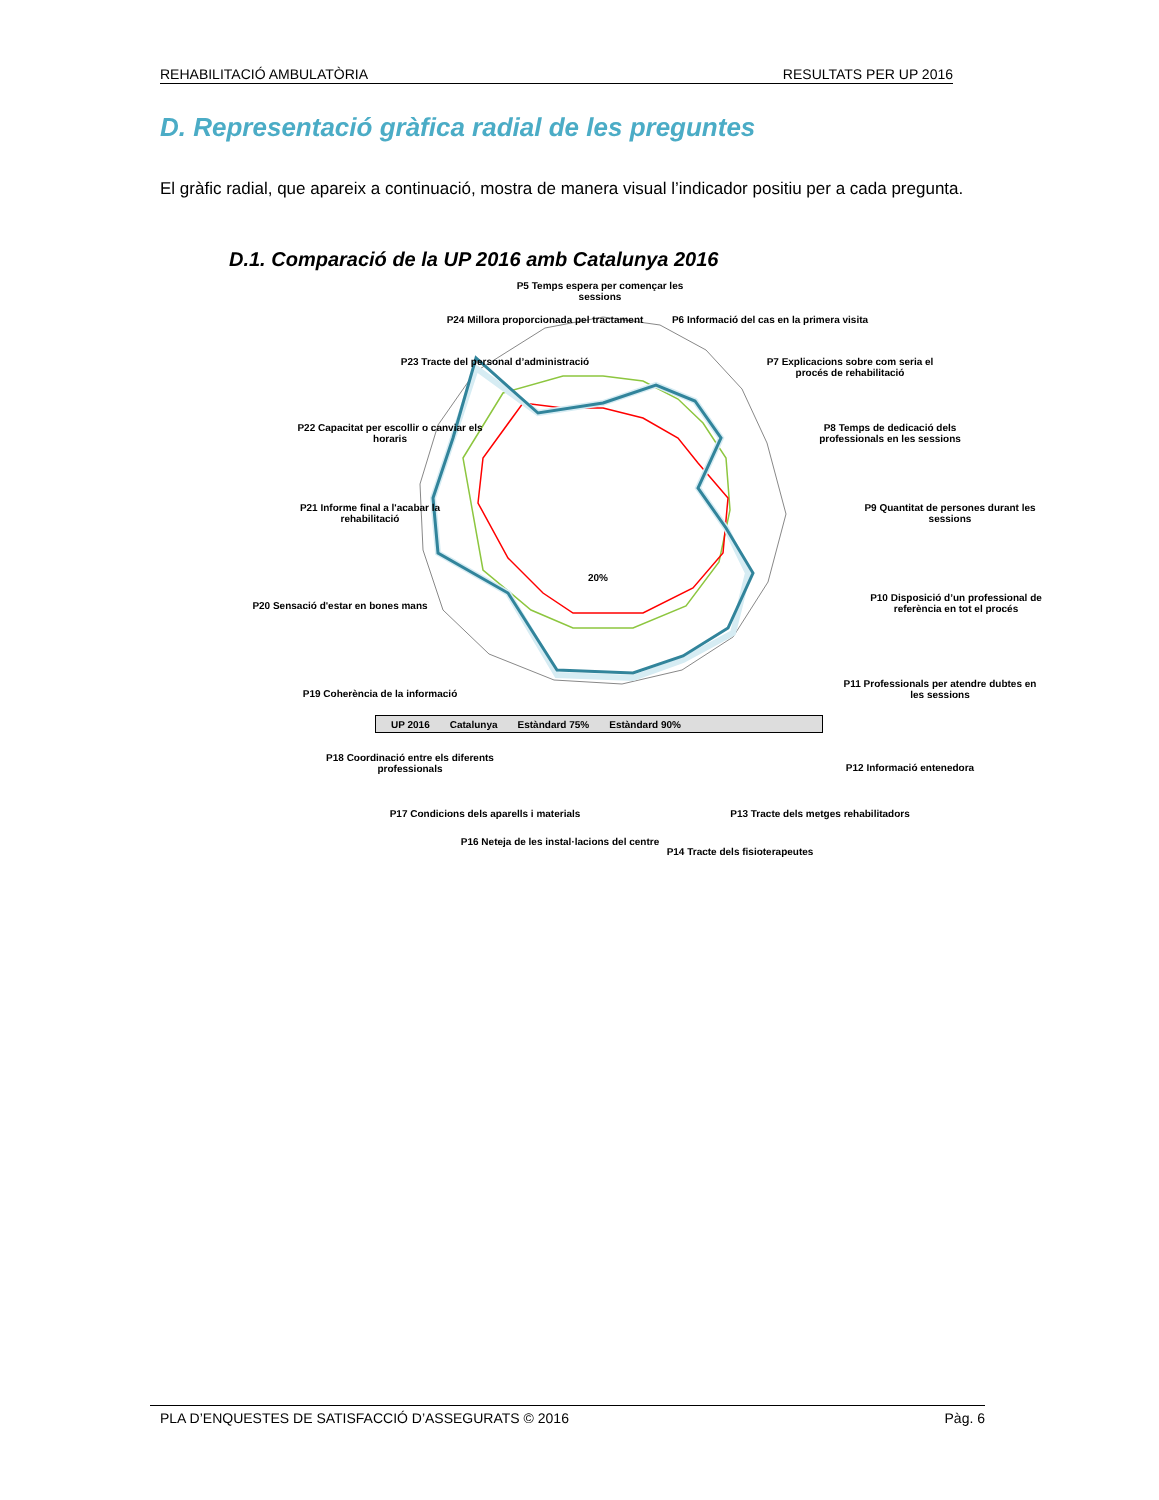REHABILITACIÓ AMBULATÒRIA RESULTATS PER UP 2016
D. Representació gràfica radial de les preguntes
El gràfic radial, que apareix a continuació, mostra de manera visual l’indicador positiu per a cada pregunta.
D.1. Comparació de la UP 2016 amb Catalunya 2016
P5 Temps espera per començar les sessions
P6 Informació del cas en la primera visita
P7 Explicacions sobre com seria el procés de rehabilitació
P8 Temps de dedicació dels professionals en les sessions
P9 Quantitat de persones durant les sessions
P10 Disposició d’un professional de referència en tot el procés
P11 Professionals per atendre dubtes en les sessions
P12 Informació entenedora
P13 Tracte dels metges rehabilitadors
P14 Tracte dels fisioterapeutes
P16 Neteja de les instal·lacions del centre
P17 Condicions dels aparells i materials
P18 Coordinació entre els diferents professionals
P19 Coherència de la informació
P20 Sensació d'estar en bones mans
P21 Informe final a l'acabar la rehabilitació
P22 Capacitat per escollir o canviar els horaris
P23 Tracte del personal d’administració
P24 Millora proporcionada pel tractament
20%
UP 2016 Catalunya Estàndard 75% Estàndard 90%
PLA D’ENQUESTES DE SATISFACCIÓ D’ASSEGURATS © 2016 Pàg. 6